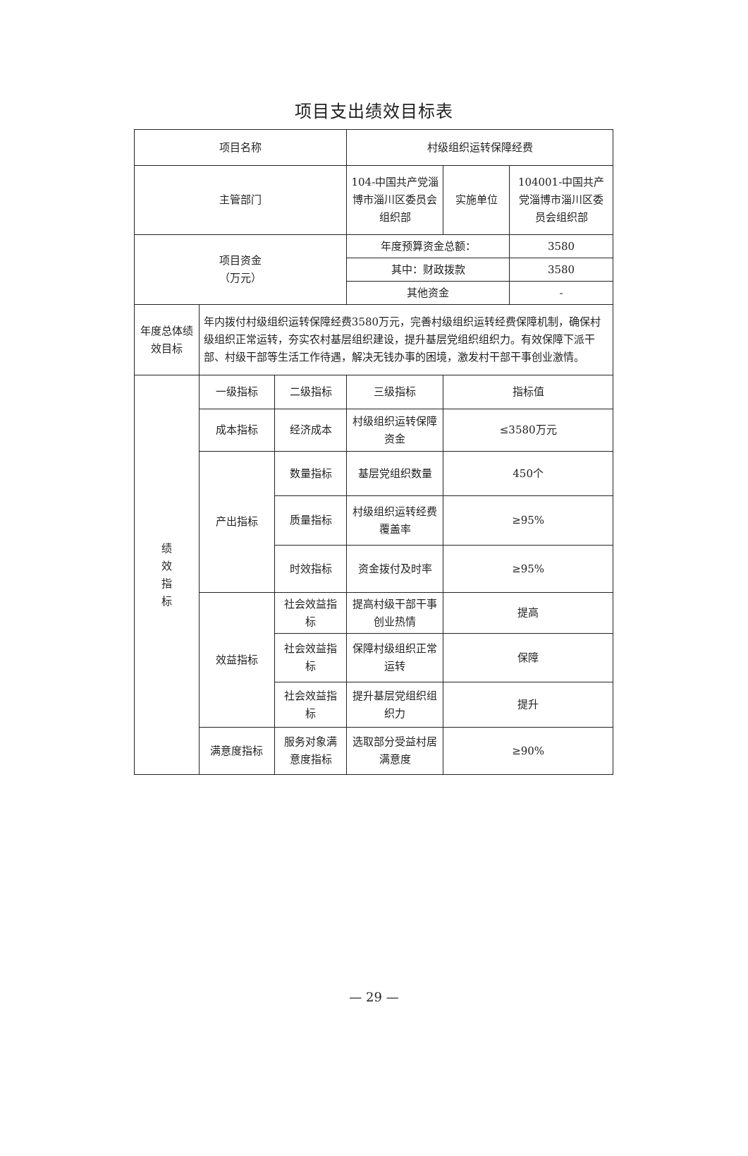项目支出绩效目标表
| 项目名称 | | | 村级组织运转保障经费 | | |
| 主管部门 | | | 104-中国共产党淄博市淄川区委员会组织部 | 实施单位 | 104001-中国共产党淄博市淄川区委员会组织部 |
| 项目资金 （万元） | | | 年度预算资金总额： | | 3580 |
| | | | 其中：财政拨款 | | 3580 |
| | | | 其他资金 | | - |
| 年度总体绩效目标 | 年内拨付村级组织运转保障经费3580万元，完善村级组织运转经费保障机制，确保村级组织正常运转，夯实农村基层组织建设，提升基层党组织组织力。有效保障下派干部、村级干部等生活工作待遇，解决无钱办事的困境，激发村干部干事创业激情。 | | | | |
| 绩 效 指 标 | 一级指标 | 二级指标 | 三级指标 | 指标值 | |
| | 成本指标 | 经济成本 | 村级组织运转保障资金 | ≤3580万元 | |
| | 产出指标 | 数量指标 | 基层党组织数量 | 450个 | |
| | | 质量指标 | 村级组织运转经费覆盖率 | ≥95% | |
| | | 时效指标 | 资金拨付及时率 | ≥95% | |
| | 效益指标 | 社会效益指标 | 提高村级干部干事创业热情 | 提高 | |
| | | 社会效益指标 | 保障村级组织正常运转 | 保障 | |
| | | 社会效益指标 | 提升基层党组织组织力 | 提升 | |
| | 满意度指标 | 服务对象满意度指标 | 选取部分受益村居满意度 | ≥90% | |
— 29 —